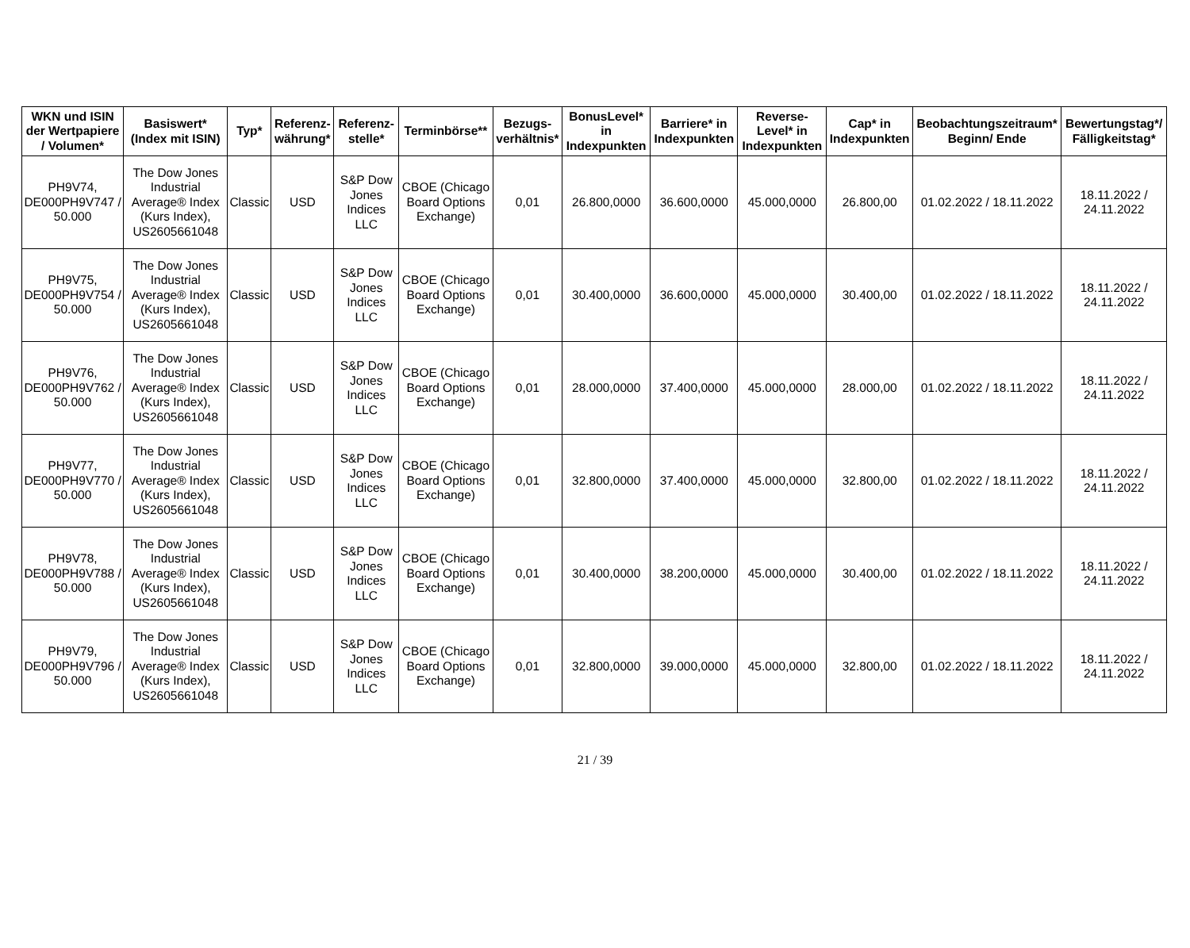| WKN und ISIN der Wertpapiere / Volumen* | Basiswert* (Index mit ISIN) | Typ* | Referenz-währung* | Referenz-stelle* | Terminbörse** | Bezugs-verhältnis* | BonusLevel* in Indexpunkten | Barriere* in Indexpunkten | Reverse-Level* in Indexpunkten | Cap* in Indexpunkten | Beobachtungszeitraum* Beginn/ Ende | Bewertungstag*/ Fälligkeitstag* |
| --- | --- | --- | --- | --- | --- | --- | --- | --- | --- | --- | --- | --- |
| PH9V74, DE000PH9V747 / 50.000 | The Dow Jones Industrial Average® Index (Kurs Index), US2605661048 | Classic | USD | S&P Dow Jones Indices LLC | CBOE (Chicago Board Options Exchange) | 0,01 | 26.800,0000 | 36.600,0000 | 45.000,0000 | 26.800,00 | 01.02.2022 / 18.11.2022 | 18.11.2022 / 24.11.2022 |
| PH9V75, DE000PH9V754 / 50.000 | The Dow Jones Industrial Average® Index (Kurs Index), US2605661048 | Classic | USD | S&P Dow Jones Indices LLC | CBOE (Chicago Board Options Exchange) | 0,01 | 30.400,0000 | 36.600,0000 | 45.000,0000 | 30.400,00 | 01.02.2022 / 18.11.2022 | 18.11.2022 / 24.11.2022 |
| PH9V76, DE000PH9V762 / 50.000 | The Dow Jones Industrial Average® Index (Kurs Index), US2605661048 | Classic | USD | S&P Dow Jones Indices LLC | CBOE (Chicago Board Options Exchange) | 0,01 | 28.000,0000 | 37.400,0000 | 45.000,0000 | 28.000,00 | 01.02.2022 / 18.11.2022 | 18.11.2022 / 24.11.2022 |
| PH9V77, DE000PH9V770 / 50.000 | The Dow Jones Industrial Average® Index (Kurs Index), US2605661048 | Classic | USD | S&P Dow Jones Indices LLC | CBOE (Chicago Board Options Exchange) | 0,01 | 32.800,0000 | 37.400,0000 | 45.000,0000 | 32.800,00 | 01.02.2022 / 18.11.2022 | 18.11.2022 / 24.11.2022 |
| PH9V78, DE000PH9V788 / 50.000 | The Dow Jones Industrial Average® Index (Kurs Index), US2605661048 | Classic | USD | S&P Dow Jones Indices LLC | CBOE (Chicago Board Options Exchange) | 0,01 | 30.400,0000 | 38.200,0000 | 45.000,0000 | 30.400,00 | 01.02.2022 / 18.11.2022 | 18.11.2022 / 24.11.2022 |
| PH9V79, DE000PH9V796 / 50.000 | The Dow Jones Industrial Average® Index (Kurs Index), US2605661048 | Classic | USD | S&P Dow Jones Indices LLC | CBOE (Chicago Board Options Exchange) | 0,01 | 32.800,0000 | 39.000,0000 | 45.000,0000 | 32.800,00 | 01.02.2022 / 18.11.2022 | 18.11.2022 / 24.11.2022 |
21 / 39